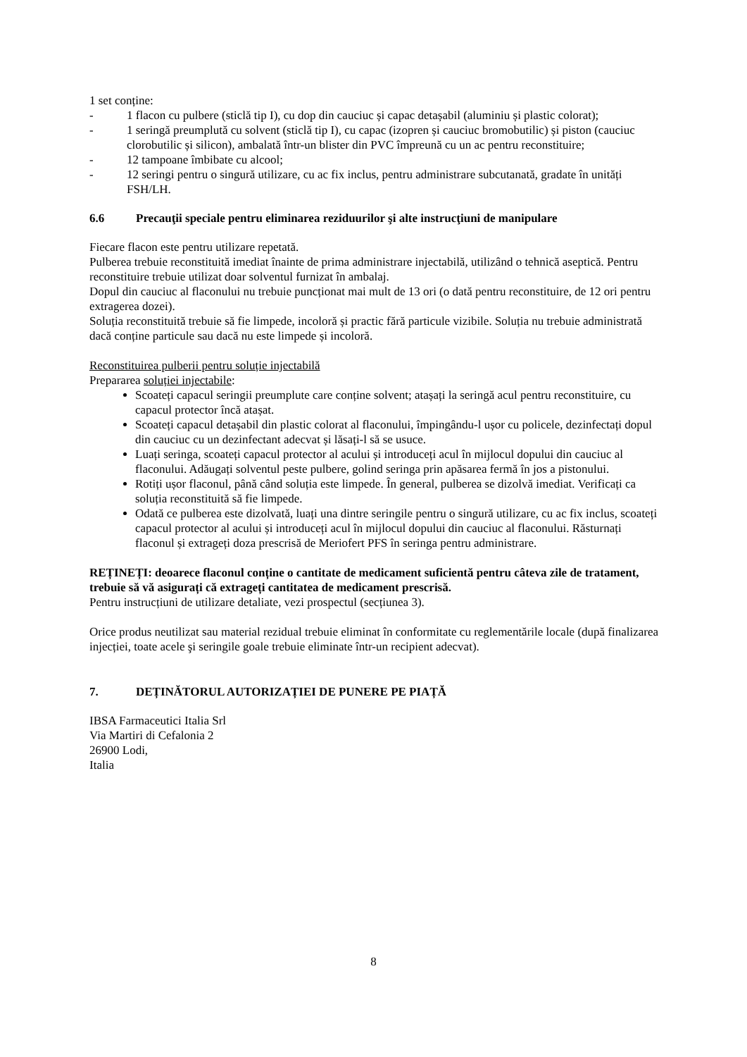1 set conține:
- 1 flacon cu pulbere (sticlă tip I), cu dop din cauciuc și capac detașabil (aluminiu și plastic colorat);
- 1 seringă preumplută cu solvent (sticlă tip I), cu capac (izopren și cauciuc bromobutilic) și piston (cauciuc clorobutilic și silicon), ambalată într-un blister din PVC împreună cu un ac pentru reconstituire;
- 12 tampoane îmbibate cu alcool;
- 12 seringi pentru o singură utilizare, cu ac fix inclus, pentru administrare subcutanată, gradate în unități FSH/LH.
6.6 Precauţii speciale pentru eliminarea reziduurilor şi alte instrucţiuni de manipulare
Fiecare flacon este pentru utilizare repetată.
Pulberea trebuie reconstituită imediat înainte de prima administrare injectabilă, utilizând o tehnică aseptică. Pentru reconstituire trebuie utilizat doar solventul furnizat în ambalaj.
Dopul din cauciuc al flaconului nu trebuie puncționat mai mult de 13 ori (o dată pentru reconstituire, de 12 ori pentru extragerea dozei).
Soluția reconstituită trebuie să fie limpede, incoloră și practic fără particule vizibile. Soluția nu trebuie administrată dacă conține particule sau dacă nu este limpede și incoloră.
Reconstituirea pulberii pentru soluție injectabilă
Prepararea soluției injectabile:
Scoateți capacul seringii preumplute care conține solvent; atașați la seringă acul pentru reconstituire, cu capacul protector încă atașat.
Scoateți capacul detașabil din plastic colorat al flaconului, împingându-l ușor cu policele, dezinfectați dopul din cauciuc cu un dezinfectant adecvat și lăsați-l să se usuce.
Luați seringa, scoateți capacul protector al acului și introduceți acul în mijlocul dopului din cauciuc al flaconului. Adăugați solventul peste pulbere, golind seringa prin apăsarea fermă în jos a pistonului.
Rotiți ușor flaconul, până când soluția este limpede. În general, pulberea se dizolvă imediat. Verificați ca soluția reconstituită să fie limpede.
Odată ce pulberea este dizolvată, luați una dintre seringile pentru o singură utilizare, cu ac fix inclus, scoateți capacul protector al acului și introduceți acul în mijlocul dopului din cauciuc al flaconului. Răsturnați flaconul și extrageți doza prescrisă de Meriofert PFS în seringa pentru administrare.
REȚINEȚI: deoarece flaconul conține o cantitate de medicament suficientă pentru câteva zile de tratament, trebuie să vă asigurați că extrageți cantitatea de medicament prescrisă.
Pentru instrucțiuni de utilizare detaliate, vezi prospectul (secțiunea 3).
Orice produs neutilizat sau material rezidual trebuie eliminat în conformitate cu reglementările locale (după finalizarea injecției, toate acele şi seringile goale trebuie eliminate într-un recipient adecvat).
7. DEȚINĂTORUL AUTORIZAȚIEI DE PUNERE PE PIAȚĂ
IBSA Farmaceutici Italia Srl
Via Martiri di Cefalonia 2
26900 Lodi,
Italia
8